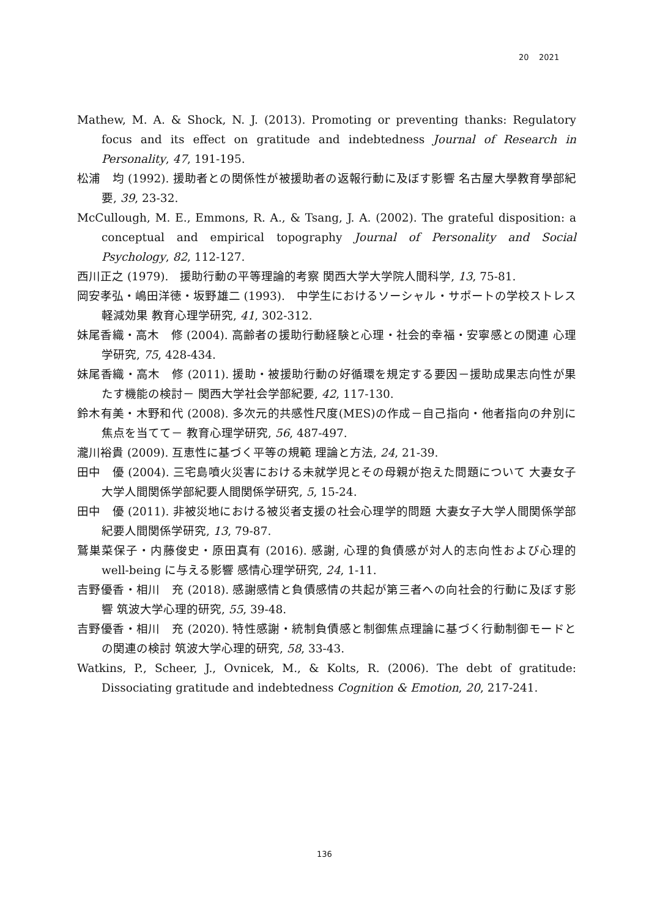20 2021
Mathew, M. A. & Shock, N. J. (2013). Promoting or preventing thanks: Regulatory focus and its effect on gratitude and indebtedness Journal of Research in Personality, 47, 191-195.
松浦　均 (1992). 援助者との関係性が被援助者の返報行動に及ぼす影響 名古屋大學教育學部紀要, 39, 23-32.
McCullough, M. E., Emmons, R. A., & Tsang, J. A. (2002). The grateful disposition: a conceptual and empirical topography Journal of Personality and Social Psychology, 82, 112-127.
西川正之 (1979).　援助行動の平等理論的考察 関西大学大学院人間科学, 13, 75-81.
岡安孝弘・嶋田洋徳・坂野雄二 (1993).　中学生におけるソーシャル・サポートの学校ストレス軽減効果 教育心理学研究, 41, 302-312.
妹尾香織・高木　修 (2004). 高齢者の援助行動経験と心理・社会的幸福・安寧感との関連 心理学研究, 75, 428-434.
妹尾香織・高木　修 (2011). 援助・被援助行動の好循環を規定する要因－援助成果志向性が果たす機能の検討－ 関西大学社会学部紀要, 42, 117-130.
鈴木有美・木野和代 (2008). 多次元的共感性尺度(MES)の作成－自己指向・他者指向の弁別に焦点を当てて－ 教育心理学研究, 56, 487-497.
瀧川裕貴 (2009). 互恵性に基づく平等の規範 理論と方法, 24, 21-39.
田中　優 (2004). 三宅島噴火災害における未就学児とその母親が抱えた問題について 大妻女子大学人間関係学部紀要人間関係学研究, 5, 15-24.
田中　優 (2011). 非被災地における被災者支援の社会心理学的問題 大妻女子大学人間関係学部紀要人間関係学研究, 13, 79-87.
鷲巣菜保子・内藤俊史・原田真有 (2016). 感謝, 心理的負債感が対人的志向性および心理的 well-being に与える影響 感情心理学研究, 24, 1-11.
吉野優香・相川　充 (2018). 感謝感情と負債感情の共起が第三者への向社会的行動に及ぼす影響 筑波大学心理的研究, 55, 39-48.
吉野優香・相川　充 (2020). 特性感謝・統制負債感と制御焦点理論に基づく行動制御モードとの関連の検討 筑波大学心理的研究, 58, 33-43.
Watkins, P., Scheer, J., Ovnicek, M., & Kolts, R. (2006). The debt of gratitude: Dissociating gratitude and indebtedness Cognition & Emotion, 20, 217-241.
136